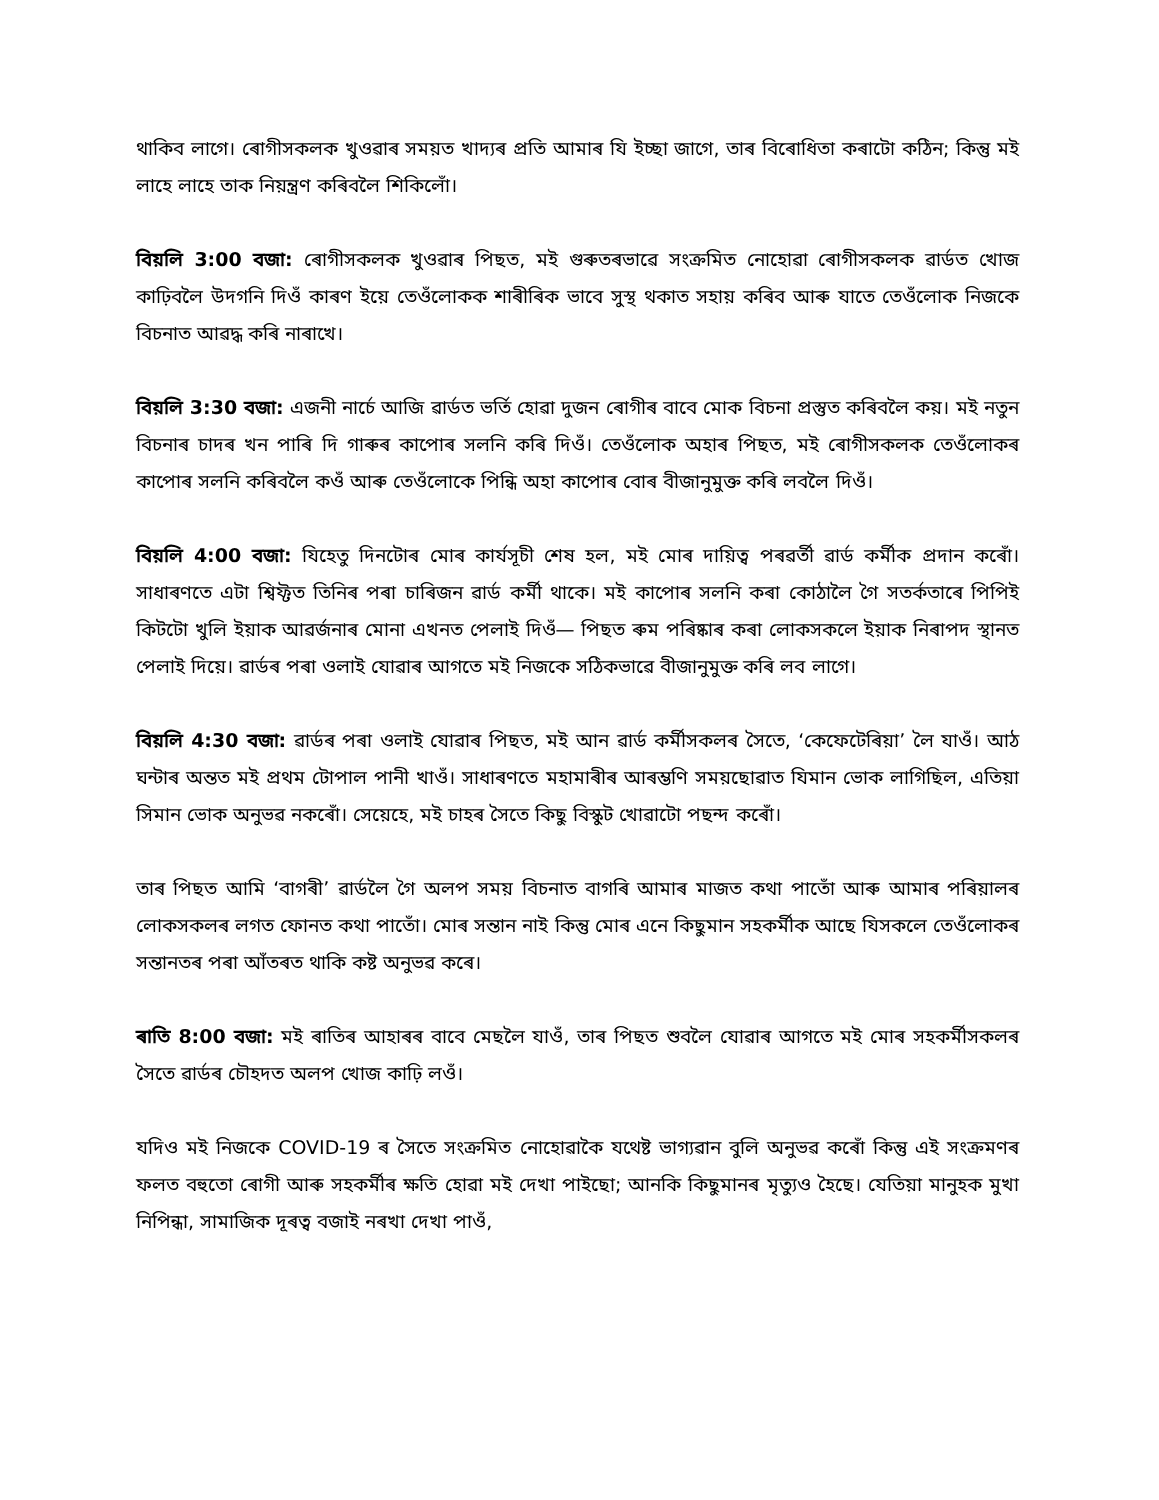থাকিব লাগে। ৰোগীসকলক খুওৱাৰ সময়ত খাদ্যৰ প্ৰতি আমাৰ যি ইচ্ছা জাগে, তাৰ বিৰোধিতা কৰাটো কঠিন; কিন্তু মই লাহে লাহে তাক নিয়ন্ত্ৰণ কৰিবলৈ শিকিলোঁ।
বিয়লি 3:00 বজা: ৰোগীসকলক খুওৱাৰ পিছত, মই গুৰুতৰভাৱে সংক্ৰমিত নোহোৱা ৰোগীসকলক ৱাৰ্ডত খোজ কাঢ়িবলৈ উদগনি দিওঁ কাৰণ ইয়ে তেওঁলোকক শাৰীৰিক ভাবে সুস্থ থকাত সহায় কৰিব আৰু যাতে তেওঁলোক নিজকে বিচনাত আৱদ্ধ কৰি নাৰাখে।
বিয়লি 3:30 বজা: এজনী নাৰ্চে আজি ৱাৰ্ডত ভৰ্তি হোৱা দুজন ৰোগীৰ বাবে মোক বিচনা প্ৰস্তুত কৰিবলৈ কয়। মই নতুন বিচনাৰ চাদৰ খন পাৰি দি গাৰুৰ কাপোৰ সলনি কৰি দিওঁ। তেওঁলোক অহাৰ পিছত, মই ৰোগীসকলক তেওঁলোকৰ কাপোৰ সলনি কৰিবলৈ কওঁ আৰু তেওঁলোকে পিন্ধি অহা কাপোৰ বোৰ বীজানুমুক্ত কৰি লবলৈ দিওঁ।
বিয়লি 4:00 বজা: যিহেতু দিনটোৰ মোৰ কাৰ্যসূচী শেষ হল, মই মোৰ দায়িত্ব পৰৱৰ্তী ৱাৰ্ড কৰ্মীক প্ৰদান কৰোঁ। সাধাৰণতে এটা শ্বিফ্টত তিনিৰ পৰা চাৰিজন ৱাৰ্ড কৰ্মী থাকে। মই কাপোৰ সলনি কৰা কোঠালৈ গৈ সতৰ্কতাৰে পিপিই কিটটো খুলি ইয়াক আৱৰ্জনাৰ মোনা এখনত পেলাই দিওঁ— পিছত ৰুম পৰিষ্কাৰ কৰা লোকসকলে ইয়াক নিৰাপদ স্থানত পেলাই দিয়ে। ৱাৰ্ডৰ পৰা ওলাই যোৱাৰ আগতে মই নিজকে সঠিকভাৱে বীজানুমুক্ত কৰি লব লাগে।
বিয়লি 4:30 বজা: ৱাৰ্ডৰ পৰা ওলাই যোৱাৰ পিছত, মই আন ৱাৰ্ড কৰ্মীসকলৰ সৈতে, ‘কেফেটেৰিয়া’ লৈ যাওঁ। আঠ ঘন্টাৰ অন্তত মই প্ৰথম টোপাল পানী খাওঁ। সাধাৰণতে মহামাৰীৰ আৰম্ভণি সময়ছোৱাত যিমান ভোক লাগিছিল, এতিয়া সিমান ভোক অনুভৱ নকৰোঁ। সেয়েহে, মই চাহৰ সৈতে কিছু বিস্কুট খোৱাটো পছন্দ কৰোঁ।
তাৰ পিছত আমি ‘বাগৰী’ ৱাৰ্ডলৈ গৈ অলপ সময় বিচনাত বাগৰি আমাৰ মাজত কথা পাতোঁ আৰু আমাৰ পৰিয়ালৰ লোকসকলৰ লগত ফোনত কথা পাতোঁ। মোৰ সন্তান নাই কিন্তু মোৰ এনে কিছুমান সহকৰ্মীক আছে যিসকলে তেওঁলোকৰ সন্তানতৰ পৰা আঁতৰত থাকি কষ্ট অনুভৱ কৰে।
ৰাতি 8:00 বজা: মই ৰাতিৰ আহাৰৰ বাবে মেছলৈ যাওঁ, তাৰ পিছত শুবলৈ যোৱাৰ আগতে মই মোৰ সহকৰ্মীসকলৰ সৈতে ৱাৰ্ডৰ চৌহদত অলপ খোজ কাঢ়ি লওঁ।
যদিও মই নিজকে COVID-19 ৰ সৈতে সংক্ৰমিত নোহোৱাকৈ যথেষ্ট ভাগ্যৱান বুলি অনুভৱ কৰোঁ কিন্তু এই সংক্ৰমণৰ ফলত বহুতো ৰোগী আৰু সহকৰ্মীৰ ক্ষতি হোৱা মই দেখা পাইছো; আনকি কিছুমানৰ মৃত্যুও হৈছে। যেতিয়া মানুহক মুখা নিপিন্ধা, সামাজিক দূৰত্ব বজাই নৰখা দেখা পাওঁ,